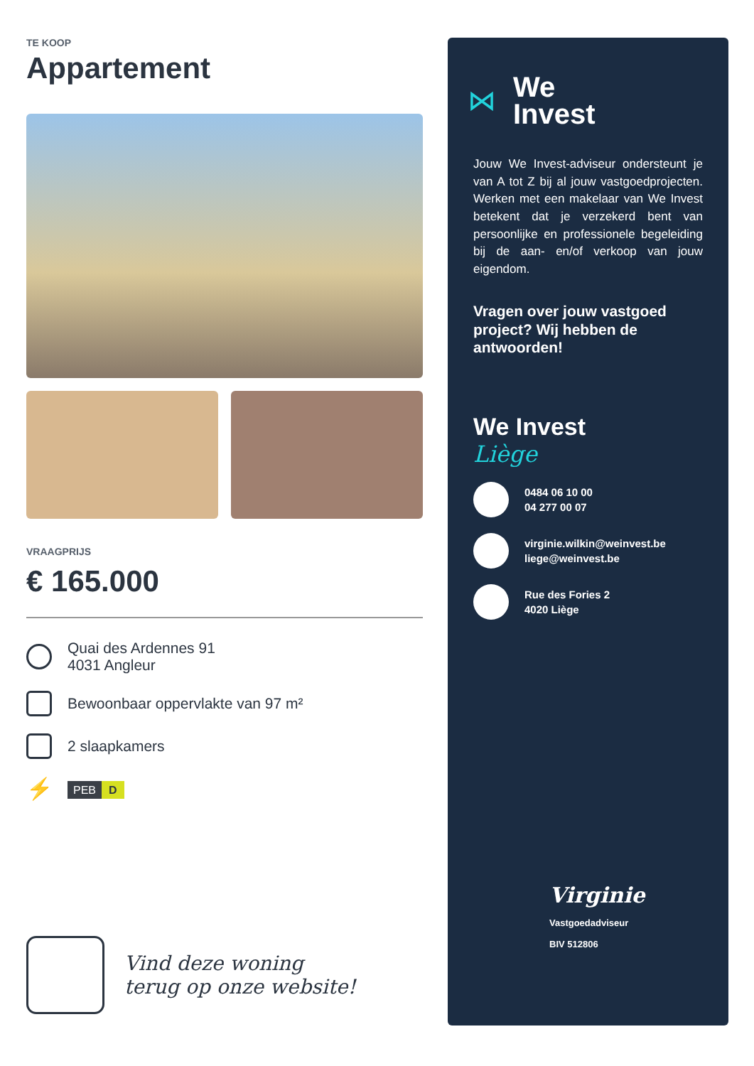TE KOOP
Appartement
VRAAGPRIJS
€ 165.000
Quai des Ardennes 91
4031 Angleur
Bewoonbaar oppervlakte van 97 m²
2 slaapkamers
⚡
PEB D
Vind deze woning
terug op onze website!
⋈
We
Invest
Jouw We Invest-adviseur ondersteunt je van A tot Z bij al jouw vastgoedprojecten. Werken met een makelaar van We Invest betekent dat je verzekerd bent van persoonlijke en professionele begeleiding bij de aan- en/of verkoop van jouw eigendom.
Vragen over jouw vastgoed project? Wij hebben de antwoorden!
We Invest
Liège
0484 06 10 00
04 277 00 07
virginie.wilkin@weinvest.be
liege@weinvest.be
Rue des Fories 2
4020 Liège
Virginie
Vastgoedadviseur
BIV 512806